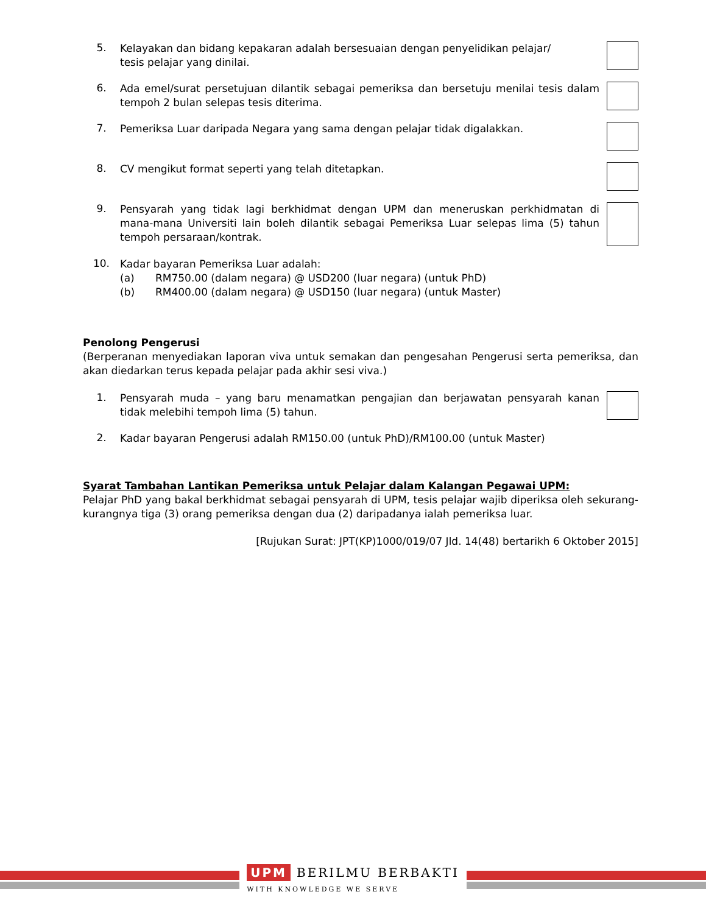5.
Kelayakan dan bidang kepakaran adalah bersesuaian dengan penyelidikan pelajar/
tesis pelajar yang dinilai.
6.
Ada emel/surat persetujuan dilantik sebagai pemeriksa dan bersetuju menilai tesis dalam tempoh 2 bulan selepas tesis diterima.
7.
Pemeriksa Luar daripada Negara yang sama dengan pelajar tidak digalakkan.
8.
CV mengikut format seperti yang telah ditetapkan.
9.
Pensyarah yang tidak lagi berkhidmat dengan UPM dan meneruskan perkhidmatan di mana-mana Universiti lain boleh dilantik sebagai Pemeriksa Luar selepas lima (5) tahun tempoh persaraan/kontrak.
10.
Kadar bayaran Pemeriksa Luar adalah:
(a) RM750.00 (dalam negara) @ USD200 (luar negara) (untuk PhD)
(b) RM400.00 (dalam negara) @ USD150 (luar negara) (untuk Master)
Penolong Pengerusi
(Berperanan menyediakan laporan viva untuk semakan dan pengesahan Pengerusi serta pemeriksa, dan akan diedarkan terus kepada pelajar pada akhir sesi viva.)
1.
Pensyarah muda – yang baru menamatkan pengajian dan berjawatan pensyarah kanan tidak melebihi tempoh lima (5) tahun.
2.
Kadar bayaran Pengerusi adalah RM150.00 (untuk PhD)/RM100.00 (untuk Master)
Syarat Tambahan Lantikan Pemeriksa untuk Pelajar dalam Kalangan Pegawai UPM:
Pelajar PhD yang bakal berkhidmat sebagai pensyarah di UPM, tesis pelajar wajib diperiksa oleh sekurang-kurangnya tiga (3) orang pemeriksa dengan dua (2) daripadanya ialah pemeriksa luar.
[Rujukan Surat: JPT(KP)1000/019/07 Jld. 14(48) bertarikh 6 Oktober 2015]
UPM BERILMU BERBAKTI
WITH KNOWLEDGE WE SERVE